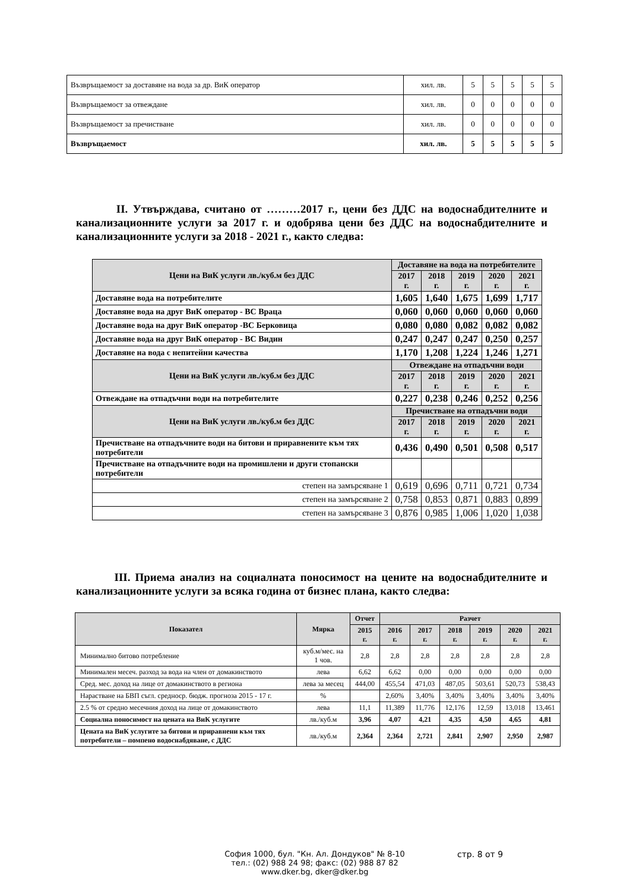| Възвръщаемост за доставяне на вода за др. ВиК оператор | хил. лв. | 5 | 5 | 5 | 5 | 5 |
| Възвръщаемост за отвеждане | хил. лв. | 0 | 0 | 0 | 0 | 0 |
| Възвръщаемост за пречистване | хил. лв. | 0 | 0 | 0 | 0 | 0 |
| Възвръщаемост | хил. лв. | 5 | 5 | 5 | 5 | 5 |
II. Утвърждава, считано от ………2017 г., цени без ДДС на водоснабдителните и канализационните услуги за 2017 г. и одобрява цени без ДДС на водоснабдителните и канализационните услуги за 2018 - 2021 г., както следва:
| Цени на ВиК услуги лв./куб.м без ДДС | Доставяне на вода на потребителите | | | | |
| | 2017 г. | 2018 г. | 2019 г. | 2020 г. | 2021 г. |
| Доставяне вода на потребителите | 1,605 | 1,640 | 1,675 | 1,699 | 1,717 |
| Доставяне вода на друг ВиК оператор - ВС Враца | 0,060 | 0,060 | 0,060 | 0,060 | 0,060 |
| Доставяне вода на друг ВиК оператор -ВС Берковица | 0,080 | 0,080 | 0,082 | 0,082 | 0,082 |
| Доставяне вода на друг ВиК оператор - ВС Видин | 0,247 | 0,247 | 0,247 | 0,250 | 0,257 |
| Доставяне на вода с непитейни качества | 1,170 | 1,208 | 1,224 | 1,246 | 1,271 |
| Цени на ВиК услуги лв./куб.м без ДДС | Отвеждане на отпадъчни води | | | | |
| | 2017 г. | 2018 г. | 2019 г. | 2020 г. | 2021 г. |
| Отвеждане на отпадъчни води на потребителите | 0,227 | 0,238 | 0,246 | 0,252 | 0,256 |
| Цени на ВиК услуги лв./куб.м без ДДС | Пречистване на отпадъчни води | | | | |
| | 2017 г. | 2018 г. | 2019 г. | 2020 г. | 2021 г. |
| Пречистване на отпадъчните води на битови и приравнените към тях потребители | 0,436 | 0,490 | 0,501 | 0,508 | 0,517 |
| Пречистване на отпадъчните води на промишлени и други стопански потребители | | | | | |
| степен на замърсяване 1 | 0,619 | 0,696 | 0,711 | 0,721 | 0,734 |
| степен на замърсяване 2 | 0,758 | 0,853 | 0,871 | 0,883 | 0,899 |
| степен на замърсяване 3 | 0,876 | 0,985 | 1,006 | 1,020 | 1,038 |
III. Приема анализ на социалната поносимост на цените на водоснабдителните и канализационните услуги за всяка година от бизнес плана, както следва:
| Показател | Мярка | Отчет | Разчет | | | | | |
| --- | --- | --- | --- | --- | --- | --- | --- | --- |
| | | 2015 г. | 2016 г. | 2017 г. | 2018 г. | 2019 г. | 2020 г. | 2021 г. |
| Минимално битово потребление | куб.м/мес. на 1 чов. | 2,8 | 2,8 | 2,8 | 2,8 | 2,8 | 2,8 | 2,8 |
| Минимален месеч. разход за вода на член от домакинството | лева | 6,62 | 6,62 | 0,00 | 0,00 | 0,00 | 0,00 | 0,00 |
| Сред. мес. доход на лице от домакинството в региона | лева за месец | 444,00 | 455,54 | 471,03 | 487,05 | 503,61 | 520,73 | 538,43 |
| Нарастване на БВП съгл. средноср. бюдж. прогноза 2015 - 17 г. | % | | 2,60% | 3,40% | 3,40% | 3,40% | 3,40% | 3,40% |
| 2.5 % от средно месечния доход на лице от домакинството | лева | 11,1 | 11,389 | 11,776 | 12,176 | 12,59 | 13,018 | 13,461 |
| Социална поносимост на цената на ВиК услугите | лв./куб.м | 3,96 | 4,07 | 4,21 | 4,35 | 4,50 | 4,65 | 4,81 |
| Цената на ВиК услугите за битови и приравнени към тях потребители – помпено водоснабдяване, с ДДС | лв./куб.м | 2,364 | 2,364 | 2,721 | 2,841 | 2,907 | 2,950 | 2,987 |
София 1000, бул. "Кн. Ал. Дондуков" № 8-10
тел.: (02) 988 24 98; факс: (02) 988 87 82
www.dker.bg, dker@dker.bg
стр. 8 от 9